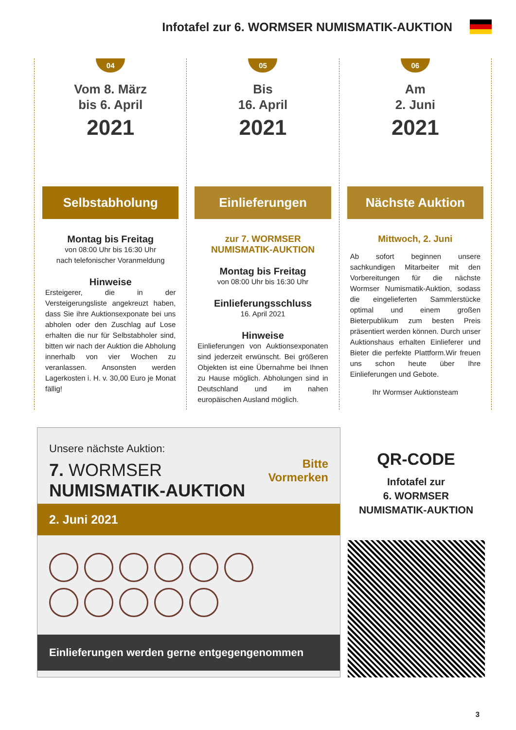Infotafel zur 6. WORMSER NUMISMATIK-AUKTION
04
Vom 8. März
bis 6. April
2021
Selbstabholung
Montag bis Freitag
von 08:00 Uhr bis 16:30 Uhr
nach telefonischer Voranmeldung
Hinweise
Ersteigerer, die in der Versteigerungsliste angekreuzt haben, dass Sie ihre Auktionsexponate bei uns abholen oder den Zuschlag auf Lose erhalten die nur für Selbstabholer sind, bitten wir nach der Auktion die Abholung innerhalb von vier Wochen zu veranlassen. Ansonsten werden Lagerkosten i. H. v. 30,00 Euro je Monat fällig!
05
Bis
16. April
2021
Einlieferungen
zur 7. WORMSER
NUMISMATIK-AUKTION
Montag bis Freitag
von 08:00 Uhr bis 16:30 Uhr
Einlieferungsschluss
16. April 2021
Hinweise
Einlieferungen von Auktionsexponaten sind jederzeit erwünscht. Bei größeren Objekten ist eine Übernahme bei Ihnen zu Hause möglich. Abholungen sind in Deutschland und im nahen europäischen Ausland möglich.
06
Am
2. Juni
2021
Nächste Auktion
Mittwoch, 2. Juni
Ab sofort beginnen unsere sachkundigen Mitarbeiter mit den Vorbereitungen für die nächste Wormser Numismatik-Auktion, sodass die eingelieferten Sammlerstücke optimal und einem großen Bieterpublikum zum besten Preis präsentiert werden können. Durch unser Auktionshaus erhalten Einlieferer und Bieter die perfekte Plattform.Wir freuen uns schon heute über Ihre Einlieferungen und Gebote.
Ihr Wormser Auktionsteam
Unsere nächste Auktion:
7. WORMSER
NUMISMATIK-AUKTION
Bitte
Vormerken
2. Juni 2021
Einlieferungen werden gerne entgegengenommen
QR-CODE
Infotafel zur
6. WORMSER
NUMISMATIK-AUKTION
3